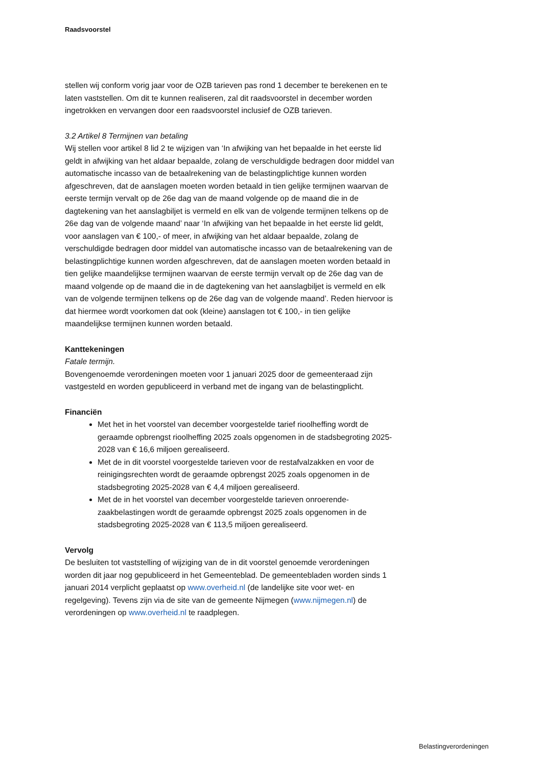Raadsvoorstel
stellen wij conform vorig jaar voor de OZB tarieven pas rond 1 december te berekenen en te laten vaststellen. Om dit te kunnen realiseren, zal dit raadsvoorstel in december worden ingetrokken en vervangen door een raadsvoorstel inclusief de OZB tarieven.
3.2 Artikel 8 Termijnen van betaling
Wij stellen voor artikel 8 lid 2 te wijzigen van ‘In afwijking van het bepaalde in het eerste lid geldt in afwijking van het aldaar bepaalde, zolang de verschuldigde bedragen door middel van automatische incasso van de betaalrekening van de belastingplichtige kunnen worden afgeschreven, dat de aanslagen moeten worden betaald in tien gelijke termijnen waarvan de eerste termijn vervalt op de 26e dag van de maand volgende op de maand die in de dagtekening van het aanslagbiljet is vermeld en elk van de volgende termijnen telkens op de 26e dag van de volgende maand’ naar ‘In afwijking van het bepaalde in het eerste lid geldt, voor aanslagen van € 100,- of meer, in afwijking van het aldaar bepaalde, zolang de verschuldigde bedragen door middel van automatische incasso van de betaalrekening van de belastingplichtige kunnen worden afgeschreven, dat de aanslagen moeten worden betaald in tien gelijke maandelijkse termijnen waarvan de eerste termijn vervalt op de 26e dag van de maand volgende op de maand die in de dagtekening van het aanslagbiljet is vermeld en elk van de volgende termijnen telkens op de 26e dag van de volgende maand’. Reden hiervoor is dat hiermee wordt voorkomen dat ook (kleine) aanslagen tot € 100,- in tien gelijke maandelijkse termijnen kunnen worden betaald.
Kanttekeningen
Fatale termijn.
Bovengenoemde verordeningen moeten voor 1 januari 2025 door de gemeenteraad zijn vastgesteld en worden gepubliceerd in verband met de ingang van de belastingplicht.
Financiën
Met het in het voorstel van december voorgestelde tarief rioolheffing wordt de geraamde opbrengst rioolheffing 2025 zoals opgenomen in de stadsbegroting 2025-2028 van € 16,6 miljoen gerealiseerd.
Met de in dit voorstel voorgestelde tarieven voor de restafvalzakken en voor de reinigingsrechten wordt de geraamde opbrengst 2025 zoals opgenomen in de stadsbegroting 2025-2028 van € 4,4 miljoen gerealiseerd.
Met de in het voorstel van december voorgestelde tarieven onroerende-zaakbelastingen wordt de geraamde opbrengst 2025 zoals opgenomen in de stadsbegroting 2025-2028 van € 113,5 miljoen gerealiseerd.
Vervolg
De besluiten tot vaststelling of wijziging van de in dit voorstel genoemde verordeningen worden dit jaar nog gepubliceerd in het Gemeenteblad. De gemeentebladen worden sinds 1 januari 2014 verplicht geplaatst op www.overheid.nl (de landelijke site voor wet- en regelgeving). Tevens zijn via de site van de gemeente Nijmegen (www.nijmegen.nl) de verordeningen op www.overheid.nl te raadplegen.
Belastingverordeningen